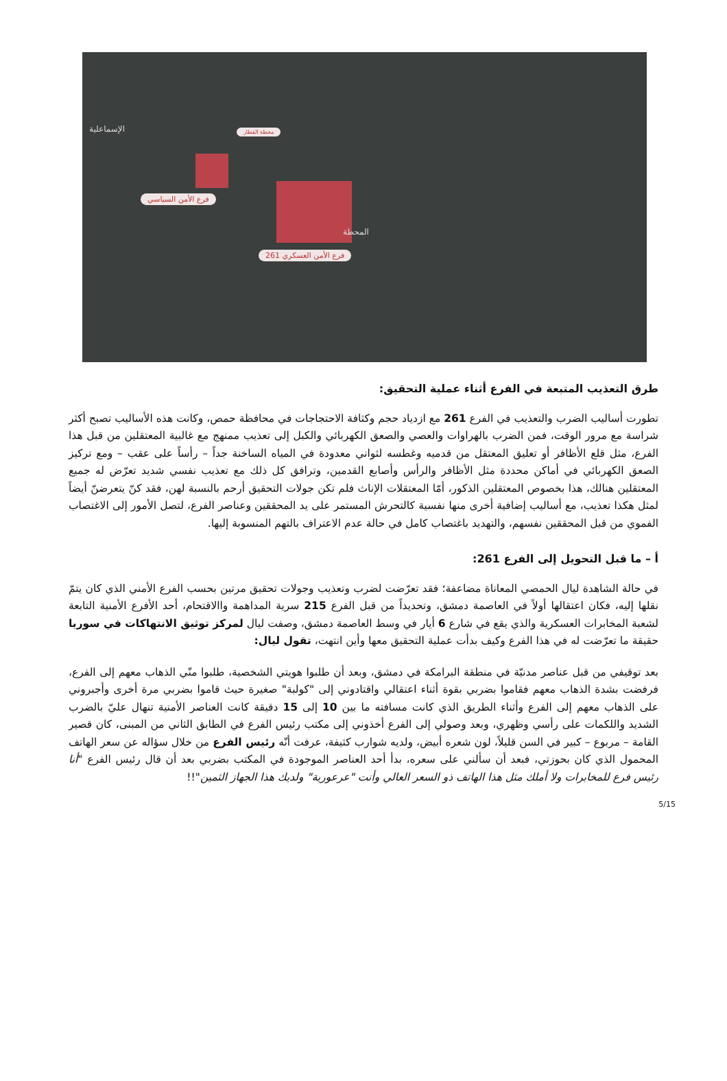فرع الأمن السياسي
فرع الأمن العسكري 261
المحطة
الإسماعلية محطة القطار
طرق التعذيب المتبعة في الفرع أثناء عملية التحقيق:
تطورت أساليب الضرب والتعذيب في الفرع 261 مع ازدياد حجم وكثافة الاحتجاجات في محافظة حمص، وكانت هذه الأساليب تصبح أكثر شراسة مع مرور الوقت، فمن الضرب بالهراوات والعصي والصعق الكهربائي والكبل إلى تعذيب ممنهج مع غالبية المعتقلين من قبل هذا الفرع، مثل قلع الأظافر أو تعليق المعتقل من قدميه وغطسه لثواني معدودة في المياه الساخنة جداً – رأساً على عقب – ومع تركيز الصعق الكهربائي في أماكن محددة مثل الأظافر والرأس وأصابع القدمين، وترافق كل ذلك مع تعذيب نفسي شديد تعرّض له جميع المعتقلين هنالك، هذا بخصوص المعتقلين الذكور، أمّا المعتقلات الإناث فلم تكن جولات التحقيق أرحم بالنسبة لهن، فقد كنّ يتعرضنّ أيضاً لمثل هكذا تعذيب، مع أساليب إضافية أخرى منها نفسية كالتحرش المستمر على يد المحققين وعناصر الفرع، لتصل الأمور إلى الاغتصاب الفموي من قبل المحققين نفسهم، والتهديد باغتصاب كامل في حالة عدم الاعتراف بالتهم المنسوبة إليها.
أ – ما قبل التحويل إلى الفرع 261:
في حالة الشاهدة ليال الحمصي المعاناة مضاعفة؛ فقد تعرّضت لضرب وتعذيب وجولات تحقيق مرتين بحسب الفرع الأمني الذي كان يتمّ نقلها إليه، فكان اعتقالها أولاً في العاصمة دمشق، وتحديداً من قبل الفرع 215 سرية المداهمة واالاقتحام، أحد الأفرع الأمنية التابعة لشعبة المخابرات العسكرية والذي يقع في شارع 6 أيار في وسط العاصمة دمشق، وصفت ليال لمركز توثيق الانتهاكات في سوريا حقيقة ما تعرّضت له في هذا الفرع وكيف بدأت عملية التحقيق معها وأين انتهت، تقول ليال:
بعد توقيفي من قبل عناصر مدنيّة في منطقة البرامكة في دمشق، وبعد أن طلبوا هويتي الشخصية، طلبوا منّي الذهاب معهم إلى الفرع، فرفضت بشدة الذهاب معهم فقاموا بضربي بقوة أثناء اعتقالي واقتادوني إلى "كولبة" صغيرة حيث قاموا بضربي مرة أخرى وأجبروني على الذهاب معهم إلى الفرع وأثناء الطريق الذي كانت مسافته ما بين 10 إلى 15 دقيقة كانت العناصر الأمنية تنهال عليّ بالضرب الشديد واللكمات على رأسي وظهري، وبعد وصولي إلى الفرع أخذوني إلى مكتب رئيس الفرع في الطابق الثاني من المبنى، كان قصير القامة – مربوع – كبير في السن قليلاً، لون شعره أبيض، ولديه شوارب كثيفة، عرفت أنّه رئيس الفرع من خلال سؤاله عن سعر الهاتف المحمول الذي كان بحوزتي، فبعد أن سألني على سعره، بدأ أحد العناصر الموجودة في المكتب بضربي بعد أن قال رئيس الفرع "أنا رئيس فرع للمخابرات ولا أملك مثل هذا الهاتف ذو السعر العالي وأنت "عرعورية" ولديك هذا الجهاز الثمين"!!
5/15